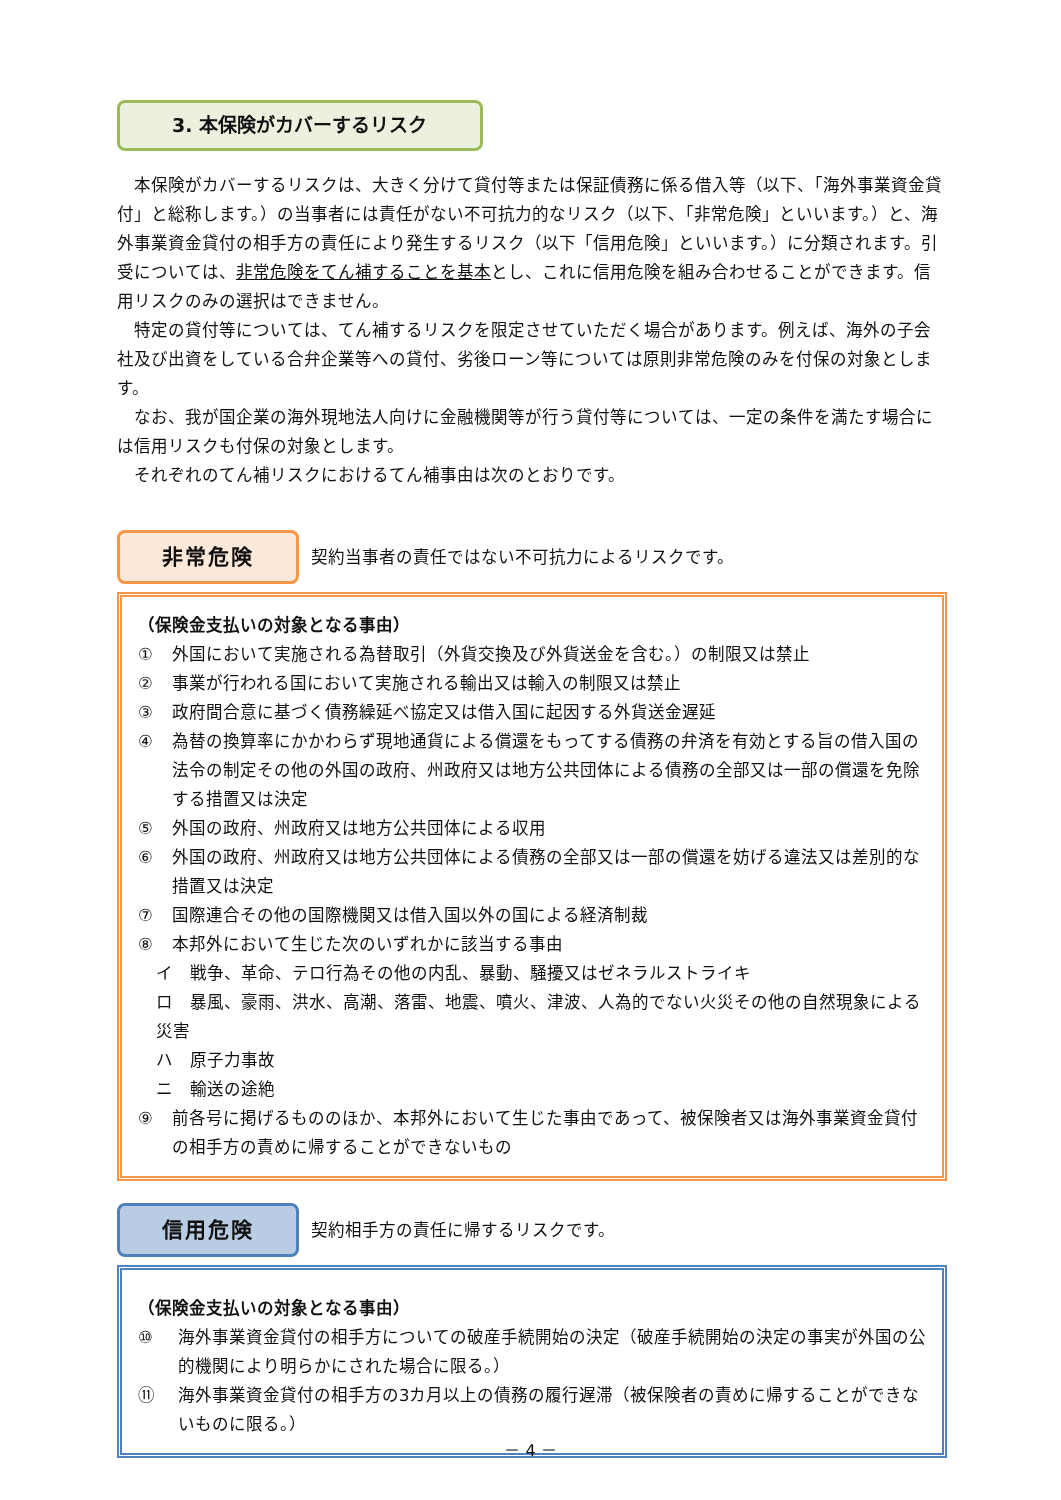3. 本保険がカバーするリスク
本保険がカバーするリスクは、大きく分けて貸付等または保証債務に係る借入等（以下、「海外事業資金貸付」と総称します。）の当事者には責任がない不可抗力的なリスク（以下、「非常危険」といいます。）と、海外事業資金貸付の相手方の責任により発生するリスク（以下「信用危険」といいます。）に分類されます。引受については、非常危険をてん補することを基本とし、これに信用危険を組み合わせることができます。信用リスクのみの選択はできません。
特定の貸付等については、てん補するリスクを限定させていただく場合があります。例えば、海外の子会社及び出資をしている合弁企業等への貸付、劣後ローン等については原則非常危険のみを付保の対象とします。
なお、我が国企業の海外現地法人向けに金融機関等が行う貸付等については、一定の条件を満たす場合には信用リスクも付保の対象とします。
それぞれのてん補リスクにおけるてん補事由は次のとおりです。
非常危険
契約当事者の責任ではない不可抗力によるリスクです。
（保険金支払いの対象となる事由）
① 外国において実施される為替取引（外貨交換及び外貨送金を含む。）の制限又は禁止
② 事業が行われる国において実施される輸出又は輸入の制限又は禁止
③ 政府間合意に基づく債務繰延べ協定又は借入国に起因する外貨送金遅延
④ 為替の換算率にかかわらず現地通貨による償還をもってする債務の弁済を有効とする旨の借入国の法令の制定その他の外国の政府、州政府又は地方公共団体による債務の全部又は一部の償還を免除する措置又は決定
⑤ 外国の政府、州政府又は地方公共団体による収用
⑥ 外国の政府、州政府又は地方公共団体による債務の全部又は一部の償還を妨げる違法又は差別的な措置又は決定
⑦ 国際連合その他の国際機関又は借入国以外の国による経済制裁
⑧ 本邦外において生じた次のいずれかに該当する事由
イ　戦争、革命、テロ行為その他の内乱、暴動、騒擾又はゼネラルストライキ
ロ　暴風、豪雨、洪水、高潮、落雷、地震、噴火、津波、人為的でない火災その他の自然現象による災害
ハ　原子力事故
ニ　輸送の途絶
⑨ 前各号に掲げるもののほか、本邦外において生じた事由であって、被保険者又は海外事業資金貸付の相手方の責めに帰することができないもの
信用危険
契約相手方の責任に帰するリスクです。
（保険金支払いの対象となる事由）
⑩ 海外事業資金貸付の相手方についての破産手続開始の決定（破産手続開始の決定の事実が外国の公的機関により明らかにされた場合に限る。）
⑪ 海外事業資金貸付の相手方の3カ月以上の債務の履行遅滞（被保険者の責めに帰することができないものに限る。）
－ 4 －